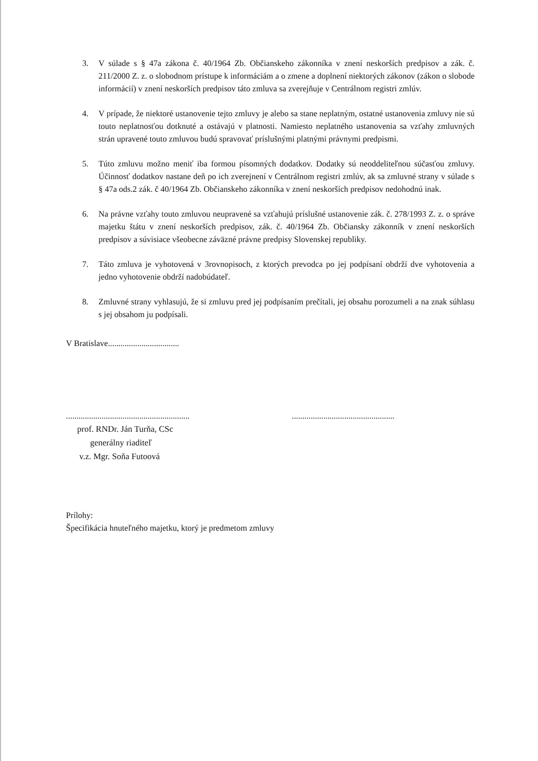3. V súlade s § 47a zákona č. 40/1964 Zb. Občianskeho zákonníka v znení neskorších predpisov a zák. č. 211/2000 Z. z. o slobodnom prístupe k informáciám a o zmene a doplnení niektorých zákonov (zákon o slobode informácií) v znení neskorších predpisov táto zmluva sa zverejňuje v Centrálnom registri zmlúv.
4. V prípade, že niektoré ustanovenie tejto zmluvy je alebo sa stane neplatným, ostatné ustanovenia zmluvy nie sú touto neplatnosťou dotknuté a ostávajú v platnosti. Namiesto neplatného ustanovenia sa vzťahy zmluvných strán upravené touto zmluvou budú spravovať príslušnými platnými právnymi predpismi.
5. Túto zmluvu možno meniť iba formou písomných dodatkov. Dodatky sú neoddeliteľnou súčasťou zmluvy. Účinnosť dodatkov nastane deň po ich zverejnení v Centrálnom registri zmlúv, ak sa zmluvné strany v súlade s § 47a ods.2 zák. č 40/1964 Zb. Občianskeho zákonníka v znení neskorších predpisov nedohodnú inak.
6. Na právne vzťahy touto zmluvou neupravené sa vzťahujú príslušné ustanovenie zák. č. 278/1993 Z. z. o správe majetku štátu v znení neskorších predpisov, zák. č. 40/1964 Zb. Občiansky zákonník v znení neskorších predpisov a súvisiace všeobecne záväzné právne predpisy Slovenskej republiky.
7. Táto zmluva je vyhotovená v 3rovnopisoch, z ktorých prevodca po jej podpísaní obdrží dve vyhotovenia a jedno vyhotovenie obdrží nadobúdateľ.
8. Zmluvné strany vyhlasujú, že si zmluvu pred jej podpísaním prečítali, jej obsahu porozumeli a na znak súhlasu s jej obsahom ju podpísali.
V Bratislave..................................
...........................................................
prof. RNDr. Ján Turňa, CSc
generálny riaditeľ
v.z. Mgr. Soňa Futoová
.................................................
Prílohy:
Špecifikácia hnuteľného majetku, ktorý je predmetom zmluvy